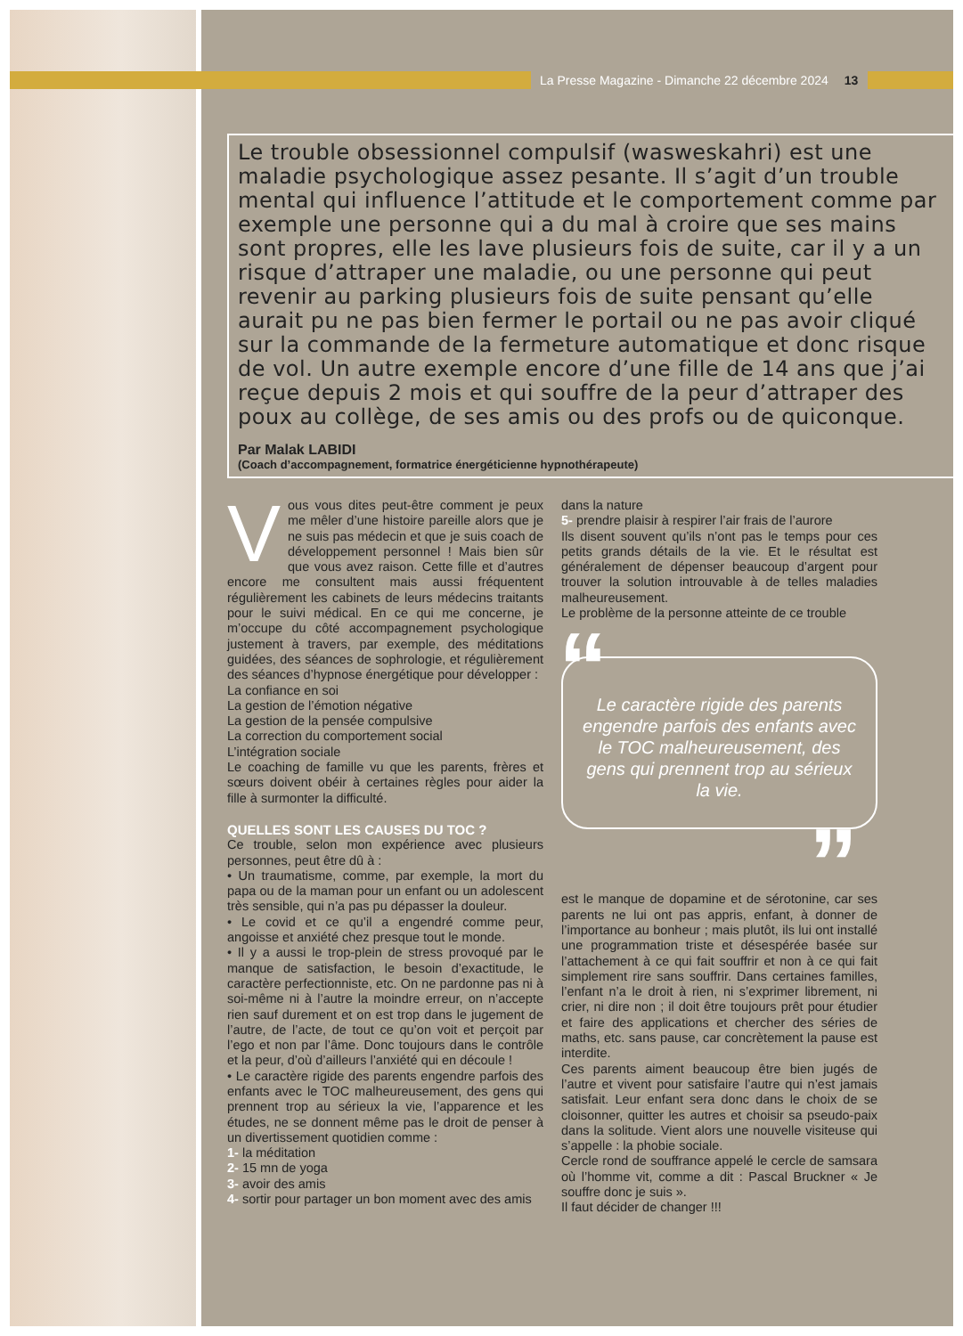La Presse Magazine - Dimanche 22 décembre 2024 13
Le trouble obsessionnel compulsif (wasweskahri) est une maladie psychologique assez pesante. Il s’agit d’un trouble mental qui influence l’attitude et le comportement comme par exemple une personne qui a du mal à croire que ses mains sont propres, elle les lave plusieurs fois de suite, car il y a un risque d’attraper une maladie, ou une personne qui peut revenir au parking plusieurs fois de suite pensant qu’elle aurait pu ne pas bien fermer le portail ou ne pas avoir cliqué sur la commande de la fermeture automatique et donc risque de vol. Un autre exemple encore d’une fille de 14 ans que j’ai reçue depuis 2 mois et qui souffre de la peur d’attraper des poux au collège, de ses amis ou des profs ou de quiconque.
Par Malak LABIDI
(Coach d’accompagnement, formatrice énergéticienne hypnothérapeute)
Vous vous dites peut-être comment je peux me mêler d’une histoire pareille alors que je ne suis pas médecin et que je suis coach de développement personnel ! Mais bien sûr que vous avez raison. Cette fille et d’autres encore me consultent mais aussi fréquentent régulièrement les cabinets de leurs médecins traitants pour le suivi médical. En ce qui me concerne, je m’occupe du côté accompagnement psychologique justement à travers, par exemple, des méditations guidées, des séances de sophrologie, et régulièrement des séances d’hypnose énergétique pour développer :
La confiance en soi
La gestion de l’émotion négative
La gestion de la pensée compulsive
La correction du comportement social
L’intégration sociale
Le coaching de famille vu que les parents, frères et sœurs doivent obéir à certaines règles pour aider la fille à surmonter la difficulté.
QUELLES SONT LES CAUSES DU TOC ?
Ce trouble, selon mon expérience avec plusieurs personnes, peut être dû à :
• Un traumatisme, comme, par exemple, la mort du papa ou de la maman pour un enfant ou un adolescent très sensible, qui n’a pas pu dépasser la douleur.
• Le covid et ce qu’il a engendré comme peur, angoisse et anxiété chez presque tout le monde.
• Il y a aussi le trop-plein de stress provoqué par le manque de satisfaction, le besoin d’exactitude, le caractère perfectionniste, etc. On ne pardonne pas ni à soi-même ni à l’autre la moindre erreur, on n’accepte rien sauf durement et on est trop dans le jugement de l’autre, de l’acte, de tout ce qu’on voit et perçoit par l’ego et non par l’âme. Donc toujours dans le contrôle et la peur, d’où d’ailleurs l’anxiété qui en découle !
• Le caractère rigide des parents engendre parfois des enfants avec le TOC malheureusement, des gens qui prennent trop au sérieux la vie, l’apparence et les études, ne se donnent même pas le droit de penser à un divertissement quotidien comme :
1- la méditation
2- 15 mn de yoga
3- avoir des amis
4- sortir pour partager un bon moment avec des amis
dans la nature
5- prendre plaisir à respirer l’air frais de l’aurore
Ils disent souvent qu’ils n’ont pas le temps pour ces petits grands détails de la vie. Et le résultat est généralement de dépenser beaucoup d’argent pour trouver la solution introuvable à de telles maladies malheureusement.
Le problème de la personne atteinte de ce trouble
“Le caractère rigide des parents engendre parfois des enfants avec le TOC malheureusement, des gens qui prennent trop au sérieux la vie.”
est le manque de dopamine et de sérotonine, car ses parents ne lui ont pas appris, enfant, à donner de l’importance au bonheur ; mais plutôt, ils lui ont installé une programmation triste et désespérée basée sur l’attachement à ce qui fait souffrir et non à ce qui fait simplement rire sans souffrir. Dans certaines familles, l’enfant n’a le droit à rien, ni s’exprimer librement, ni crier, ni dire non ; il doit être toujours prêt pour étudier et faire des applications et chercher des séries de maths, etc. sans pause, car concrètement la pause est interdite.
Ces parents aiment beaucoup être bien jugés de l’autre et vivent pour satisfaire l’autre qui n’est jamais satisfait. Leur enfant sera donc dans le choix de se cloisonner, quitter les autres et choisir sa pseudo-paix dans la solitude. Vient alors une nouvelle visiteuse qui s’appelle : la phobie sociale.
Cercle rond de souffrance appelé le cercle de samsara où l’homme vit, comme a dit : Pascal Bruckner « Je souffre donc je suis ».
Il faut décider de changer !!!